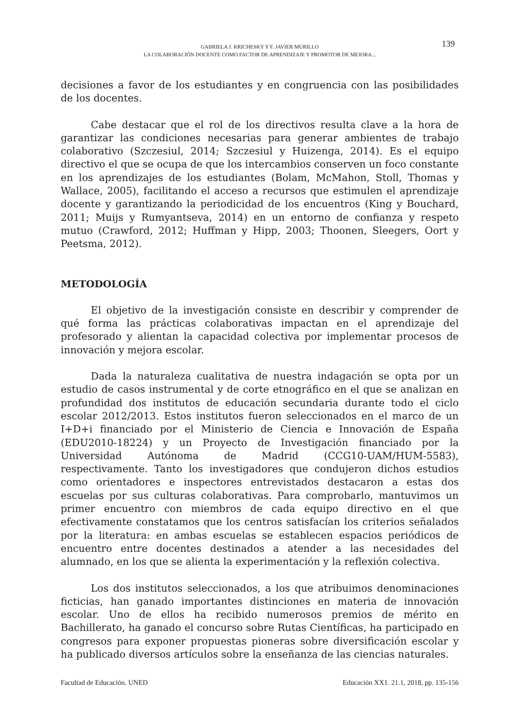GABRIELA J. KRICHESKY Y F. JAVIER MURILLO
LA COLABORACIÓN DOCENTE COMO FACTOR DE APRENDIZAJE Y PROMOTOR DE MEJORA...
139
decisiones a favor de los estudiantes y en congruencia con las posibilidades de los docentes.
Cabe destacar que el rol de los directivos resulta clave a la hora de garantizar las condiciones necesarias para generar ambientes de trabajo colaborativo (Szczesiul, 2014; Szczesiul y Huizenga, 2014). Es el equipo directivo el que se ocupa de que los intercambios conserven un foco constante en los aprendizajes de los estudiantes (Bolam, McMahon, Stoll, Thomas y Wallace, 2005), facilitando el acceso a recursos que estimulen el aprendizaje docente y garantizando la periodicidad de los encuentros (King y Bouchard, 2011; Muijs y Rumyantseva, 2014) en un entorno de confianza y respeto mutuo (Crawford, 2012; Huffman y Hipp, 2003; Thoonen, Sleegers, Oort y Peetsma, 2012).
METODOLOGÍA
El objetivo de la investigación consiste en describir y comprender de qué forma las prácticas colaborativas impactan en el aprendizaje del profesorado y alientan la capacidad colectiva por implementar procesos de innovación y mejora escolar.
Dada la naturaleza cualitativa de nuestra indagación se opta por un estudio de casos instrumental y de corte etnográfico en el que se analizan en profundidad dos institutos de educación secundaria durante todo el ciclo escolar 2012/2013. Estos institutos fueron seleccionados en el marco de un I+D+i financiado por el Ministerio de Ciencia e Innovación de España (EDU2010-18224) y un Proyecto de Investigación financiado por la Universidad Autónoma de Madrid (CCG10-UAM/HUM-5583), respectivamente. Tanto los investigadores que condujeron dichos estudios como orientadores e inspectores entrevistados destacaron a estas dos escuelas por sus culturas colaborativas. Para comprobarlo, mantuvimos un primer encuentro con miembros de cada equipo directivo en el que efectivamente constatamos que los centros satisfacían los criterios señalados por la literatura: en ambas escuelas se establecen espacios periódicos de encuentro entre docentes destinados a atender a las necesidades del alumnado, en los que se alienta la experimentación y la reflexión colectiva.
Los dos institutos seleccionados, a los que atribuimos denominaciones ficticias, han ganado importantes distinciones en materia de innovación escolar. Uno de ellos ha recibido numerosos premios de mérito en Bachillerato, ha ganado el concurso sobre Rutas Científicas, ha participado en congresos para exponer propuestas pioneras sobre diversificación escolar y ha publicado diversos artículos sobre la enseñanza de las ciencias naturales.
Facultad de Educación. UNED Educación XX1. 21.1, 2018, pp. 135-156